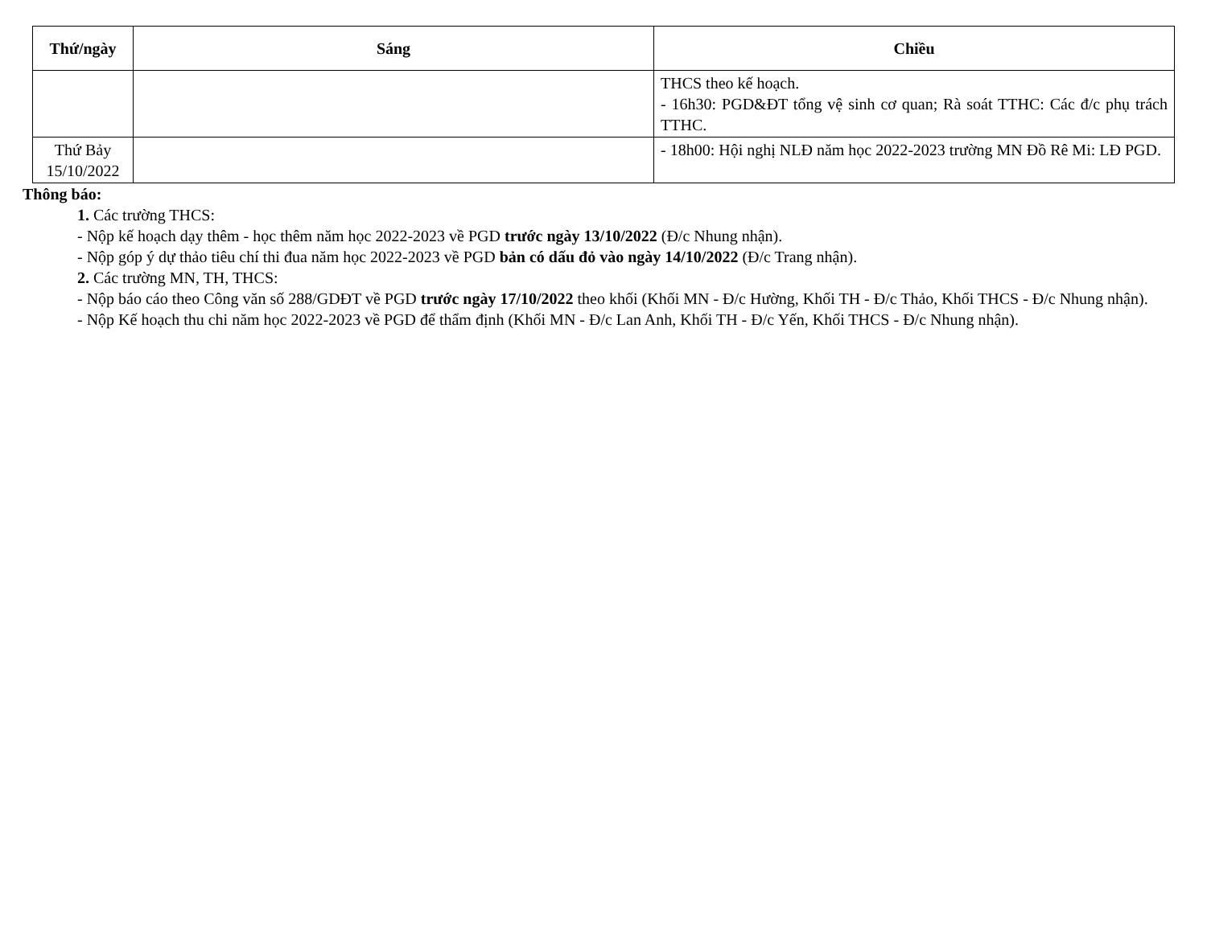| Thứ/ngày | Sáng | Chiều |
| --- | --- | --- |
| | | THCS theo kế hoạch. - 16h30: PGD&ĐT tổng vệ sinh cơ quan; Rà soát TTHC: Các đ/c phụ trách TTHC. |
| Thứ Bảy 15/10/2022 | | - 18h00: Hội nghị NLĐ năm học 2022-2023 trường MN Đồ Rê Mi: LĐ PGD. |
Thông báo:
1. Các trường THCS:
- Nộp kế hoạch dạy thêm - học thêm năm học 2022-2023 về PGD trước ngày 13/10/2022 (Đ/c Nhung nhận).
- Nộp góp ý dự thảo tiêu chí thi đua năm học 2022-2023 về PGD bản có dấu đỏ vào ngày 14/10/2022 (Đ/c Trang nhận).
2. Các trường MN, TH, THCS:
- Nộp báo cáo theo Công văn số 288/GDĐT về PGD trước ngày 17/10/2022 theo khối (Khối MN - Đ/c Hường, Khối TH - Đ/c Thảo, Khối THCS - Đ/c Nhung nhận).
- Nộp Kế hoạch thu chi năm học 2022-2023 về PGD để thẩm định (Khối MN - Đ/c Lan Anh, Khối TH - Đ/c Yến, Khối THCS - Đ/c Nhung nhận).